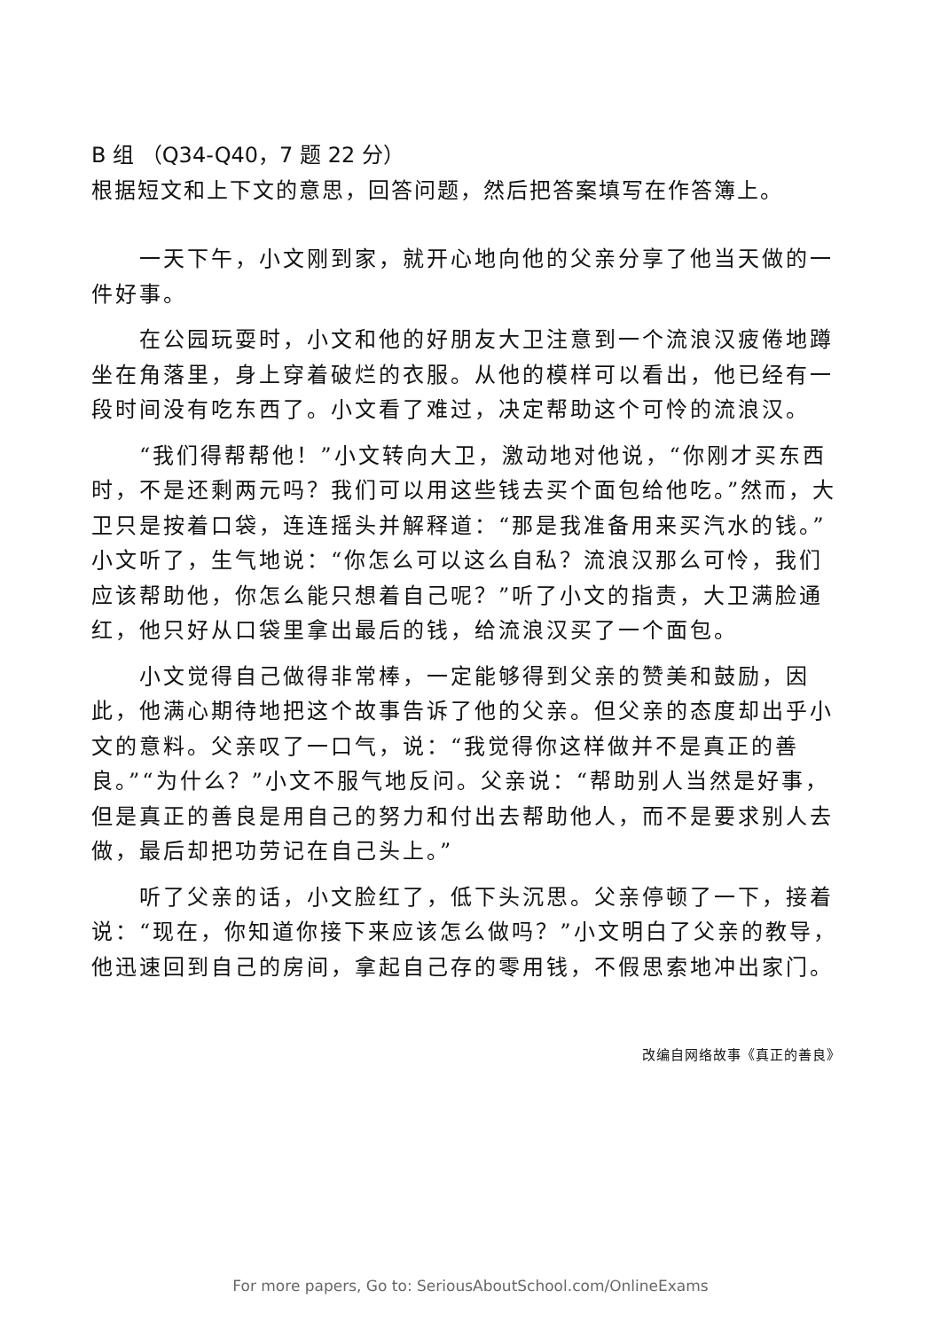B 组 （Q34-Q40，7 题 22 分）
根据短文和上下文的意思，回答问题，然后把答案填写在作答簿上。
一天下午，小文刚到家，就开心地向他的父亲分享了他当天做的一件好事。
在公园玩耍时，小文和他的好朋友大卫注意到一个流浪汉疲倦地蹲坐在角落里，身上穿着破烂的衣服。从他的模样可以看出，他已经有一段时间没有吃东西了。小文看了难过，决定帮助这个可怜的流浪汉。
“我们得帮帮他！”小文转向大卫，激动地对他说，“你刚才买东西时，不是还剩两元吗？我们可以用这些钱去买个面包给他吃。”然而，大卫只是按着口袋，连连摇头并解释道：“那是我准备用来买汽水的钱。”小文听了，生气地说：“你怎么可以这么自私？流浪汉那么可怜，我们应该帮助他，你怎么能只想着自己呢？”听了小文的指责，大卫满脸通红，他只好从口袋里拿出最后的钱，给流浪汉买了一个面包。
小文觉得自己做得非常棒，一定能够得到父亲的赞美和鼓励，因此，他满心期待地把这个故事告诉了他的父亲。但父亲的态度却出乎小文的意料。父亲叹了一口气，说：“我觉得你这样做并不是真正的善良。”“为什么？”小文不服气地反问。父亲说：“帮助别人当然是好事，但是真正的善良是用自己的努力和付出去帮助他人，而不是要求别人去做，最后却把功劳记在自己头上。”
听了父亲的话，小文脸红了，低下头沉思。父亲停顿了一下，接着说：“现在，你知道你接下来应该怎么做吗？”小文明白了父亲的教导，他迅速回到自己的房间，拿起自己存的零用钱，不假思索地冲出家门。
改编自网络故事《真正的善良》
For more papers, Go to: SeriousAboutSchool.com/OnlineExams